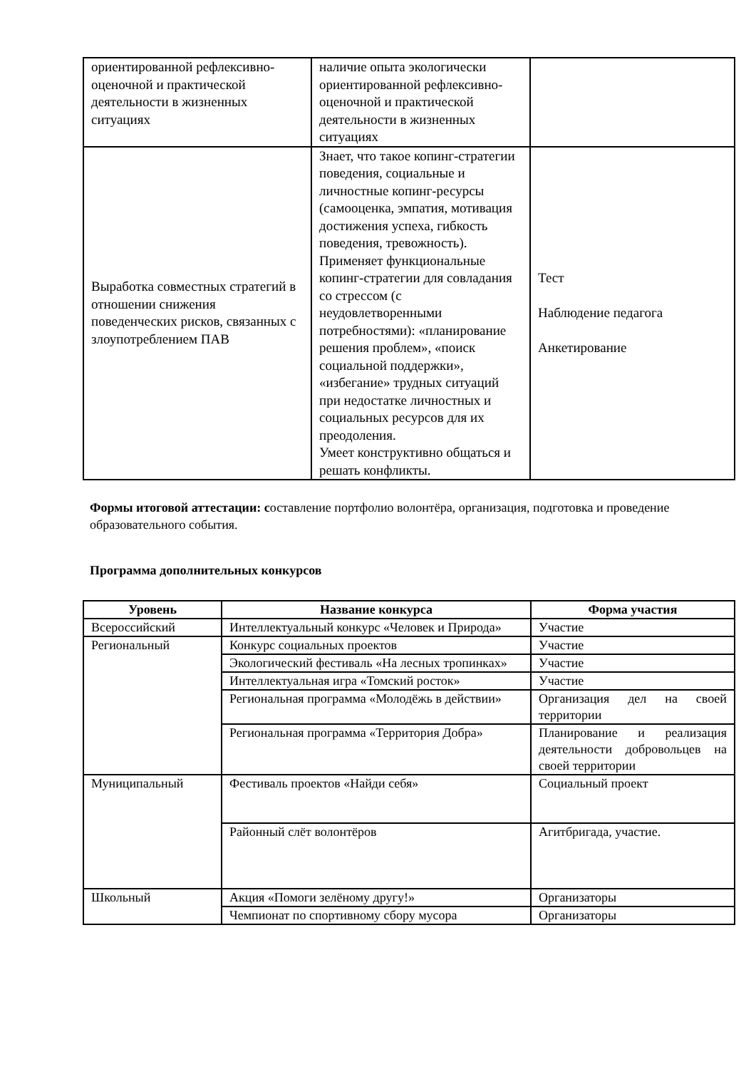| ориентированной рефлексивно-оценочной и практической деятельности в жизненных ситуациях | наличие опыта экологически ориентированной рефлексивно-оценочной и практической деятельности в жизненных ситуациях | |
| Выработка совместных стратегий в отношении снижения поведенческих рисков, связанных с злоупотреблением ПАВ | Знает, что такое копинг-стратегии поведения, социальные и личностные копинг-ресурсы (самооценка, эмпатия, мотивация достижения успеха, гибкость поведения, тревожность). Применяет функциональные копинг-стратегии для совладания со стрессом (с неудовлетворенными потребностями): «планирование решения проблем», «поиск социальной поддержки», «избегание» трудных ситуаций при недостатке личностных и социальных ресурсов для их преодоления. Умеет конструктивно общаться и решать конфликты. | Тест Наблюдение педагога Анкетирование |
Формы итоговой аттестации: составление портфолио волонтёра, организация, подготовка и проведение образовательного события.
Программа дополнительных конкурсов
| Уровень | Название конкурса | Форма участия |
| --- | --- | --- |
| Всероссийский | Интеллектуальный конкурс «Человек и Природа» | Участие |
| Региональный | Конкурс социальных проектов | Участие |
| | Экологический фестиваль «На лесных тропинках» | Участие |
| | Интеллектуальная игра «Томский росток» | Участие |
| | Региональная программа «Молодёжь в действии» | Организация дел на своей территории |
| | Региональная программа «Территория Добра» | Планирование и реализация деятельности добровольцев на своей территории |
| Муниципальный | Фестиваль проектов «Найди себя» | Социальный проект |
| | Районный слёт волонтёров | Агитбригада, участие. |
| Школьный | Акция «Помоги зелёному другу!» | Организаторы |
| | Чемпионат по спортивному сбору мусора | Организаторы |